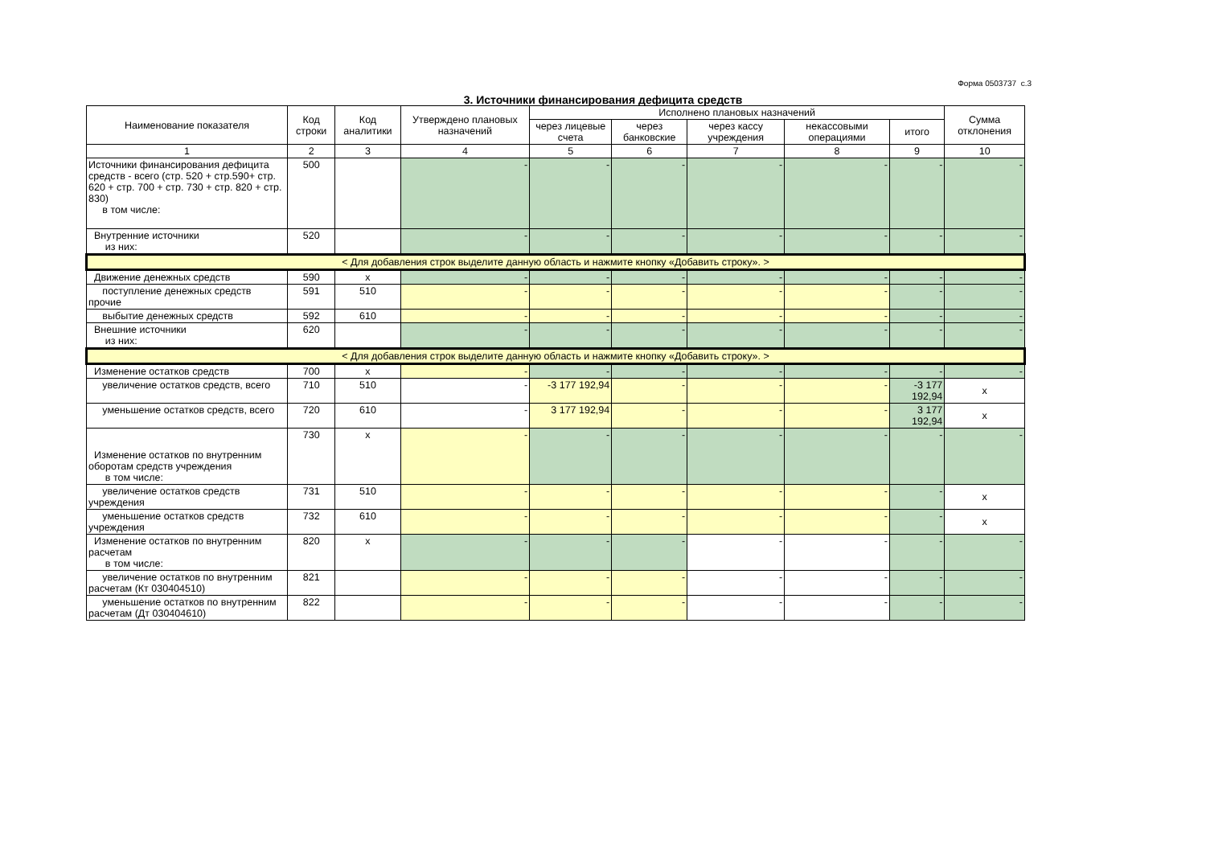Форма 0503737 с.3
3. Источники финансирования дефицита средств
| Наименование показателя | Код строки | Код аналитики | Утверждено плановых назначений | Исполнено плановых назначений | | | | | Сумма отклонения |
| --- | --- | --- | --- | --- | --- | --- | --- | --- | --- |
| | | | | через лицевые счета | через банковские | через кассу учреждения | некассовыми операциями | итого | |
| 1 | 2 | 3 | 4 | 5 | 6 | 7 | 8 | 9 | 10 |
| Источники финансирования дефицита средств - всего (стр. 520 + стр.590+ стр. 620 + стр. 700 + стр. 730 + стр. 820 + стр. 830) в том числе: | 500 | | - | - | - | - | - | - | - |
| Внутренние источники из них: | 520 | | - | - | - | - | - | - | - |
| < Для добавления строк выделите данную область и нажмите кнопку «Добавить строку». > | | | | | | | | | |
| Движение денежных средств | 590 | x | - | - | - | - | - | - | - |
| поступление денежных средств прочие | 591 | 510 | - | - | - | - | - | - | - |
| выбытие денежных средств | 592 | 610 | - | - | - | - | - | - | - |
| Внешние источники из них: | 620 | | - | - | - | - | - | - | - |
| < Для добавления строк выделите данную область и нажмите кнопку «Добавить строку». > | | | | | | | | | |
| Изменение остатков средств | 700 | x | - | - | - | - | - | - | - |
| увеличение остатков средств, всего | 710 | 510 | - | -3 177 192,94 | - | - | - | -3 177 192,94 | x |
| уменьшение остатков средств, всего | 720 | 610 | - | 3 177 192,94 | - | - | - | 3 177 192,94 | x |
| Изменение остатков по внутренним оборотам средств учреждения в том числе: | 730 | x | - | - | - | - | - | - | - |
| увеличение остатков средств учреждения | 731 | 510 | - | - | - | - | - | - | x |
| уменьшение остатков средств учреждения | 732 | 610 | - | - | - | - | - | - | x |
| Изменение остатков по внутренним расчетам в том числе: | 820 | x | - | - | - | - | - | - | - |
| увеличение остатков по внутренним расчетам (Кт 030404510) | 821 | | - | - | - | - | - | - | - |
| уменьшение остатков по внутренним расчетам (Дт 030404610) | 822 | | - | - | - | - | - | - | - |